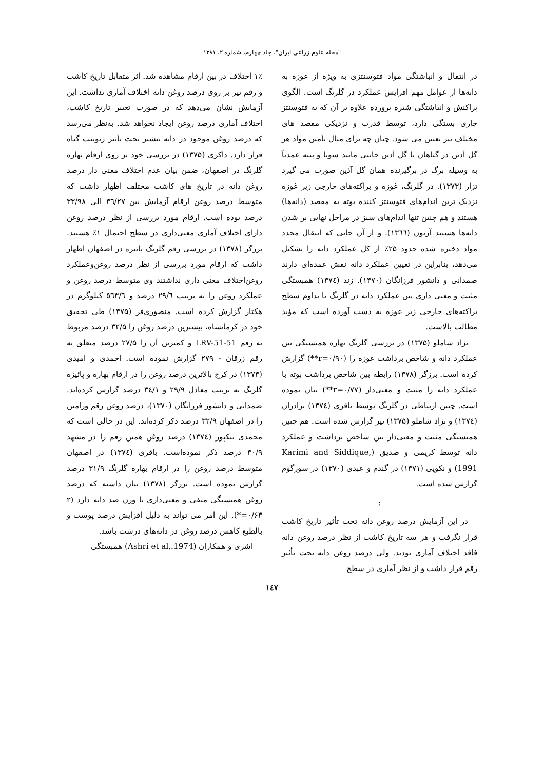"مجله علوم زراعی ایران"، جلد چهارم، شماره ۲، ۱۳۸۱
در انتقال و انباشتگی مواد فتوسنتزی به ویژه از غوزه به دانه‌ها از عوامل مهم افزایش عملکرد در گلرنگ است. الگوی پراکنش و انباشتگی شیره پرورده علاوه بر آن که به فتوسنتز جاری بستگی دارد، توسط قدرت و نزدیکی مقصد های مختلف نیز تعیین می شود. چنان چه برای مثال تأمین مواد هر گل آذین در گیاهان با گل آذین جانبی مانند سویا و پنبه عمدتاً به وسیله برگ در برگیرنده همان گل آذین صورت می گیرد تزار (۱۳۷۳). در گلرنگ، غوزه و براکته‌های خارجی زیر غوزه نزدیک ترین اندام‌های فتوسنتز کننده بوته به مقصد (دانه‌ها) هستند و هم چنین تنها اندام‌های سبز در مراحل نهایی پر شدن دانه‌ها هستند آرنون (۱۳٦٦). و از آن جائی که انتقال مجدد مواد ذخیره شده حدود ۲۵٪ از کل عملکرد دانه را تشکیل می‌دهد، بنابراین در تعیین عملکرد دانه نقش عمده‌ای دارند صمدانی و دانشور فرزانگان (۱۳۷۰). زند (۱۳۷٤) همبستگی مثبت و معنی داری بین عملکرد دانه در گلرنگ با تداوم سطح براکته‌های خارجی زیر غوزه به دست آورده است که مؤید مطالب بالاست.
نژاد شاملو (۱۳۷۵) در بررسی گلرنگ بهاره همبستگی بین عملکرد دانه و شاخص برداشت غوزه را (r=۰/۹۰**) گزارش کرده است. برزگر (۱۳۷۸) رابطه بین شاخص برداشت بوته با عملکرد دانه را مثبت و معنی‌دار (r=۰/۷۷**) بیان نموده است. چنین ارتباطی در گلرنگ توسط باقری (۱۳۷٤) برادران (۱۳۷٤) و نژاد شاملو (۱۳۷۵) نیز گزارش شده است. هم چنین همبستگی مثبت و معنی‌دار بین شاخص برداشت و عملکرد دانه توسط کریمی و صدیق (Karimi and Siddique, 1991) و نکویی (۱۳۷۱) در گندم و عبدی (۱۳۷۰) در سورگوم گزارش شده است.
:
در این آزمایش درصد روغن دانه تحت تأثیر تاریخ کاشت قرار نگرفت و هر سه تاریخ کاشت از نظر درصد روغن دانه فاقد اختلاف آماری بودند. ولی درصد روغن دانه تحت تأثیر رقم قرار داشت و از نظر آماری در سطح
۱٪ اختلاف در بین ارقام مشاهده شد. اثر متقابل تاریخ کاشت و رقم نیز بر روی درصد روغن دانه اختلاف آماری نداشت. این آزمایش نشان می‌دهد که در صورت تغییر تاریخ کاشت، اختلاف آماری درصد روغن ایجاد نخواهد شد. به‌نظر می‌رسد که درصد روغن موجود در دانه بیشتر تحت تأثیر ژنوتیپ گیاه قرار دارد. ذاکری (۱۳۷۵) در بررسی خود بر روی ارقام بهاره گلرنگ در اصفهان، ضمن بیان عدم اختلاف معنی دار درصد روغن دانه در تاریخ های کاشت مختلف اظهار داشت که متوسط درصد روغن ارقام آزمایش بین ۳٦/۲۷ الی ۳۳/۹۸ درصد بوده است. ارقام مورد بررسی از نظر درصد روغن دارای اختلاف آماری معنی‌داری در سطح احتمال ۱٪ هستند. برزگر (۱۳۷۸) در بررسی رقم گلرنگ پائیزه در اصفهان اظهار داشت که ارقام مورد بررسی از نظر درصد روغن‌وعملکرد روغن‌اختلاف معنی داری نداشتند وی متوسط درصد روغن و عملکرد روغن را به ترتیب ۲۹/٦ درصد و ٥٦۳/٦ کیلوگرم در هکتار گزارش کرده است. منصوری‌فر (۱۳۷۵) طی تحقیق خود در کرمانشاه، بیشترین درصد روغن را ۳۲/۵ درصد مربوط به رقم LRV-51-51 و کمترین آن را ۲۷/۵ درصد متعلق به رقم زرقان - ۲۷۹ گزارش نموده است. احمدی و امیدی (۱۳۷۳) در کرج بالاترین درصد روغن را در ارقام بهاره و پائیزه گلرنگ به ترتیب معادل ۲۹/۹ و ۳٤/۱ درصد گزارش کرده‌اند. صمدانی و دانشور فرزانگان (۱۳۷۰)، درصد روغن رقم ورامین را در اصفهان ۳۲/۹ درصد ذکر کرده‌اند. این در حالی است که محمدی نیکپور (۱۳۷٤) درصد روغن همین رقم را در مشهد ۳۰/۹ درصد ذکر نموده‌است. باقری (۱۳۷٤) در اصفهان متوسط درصد روغن را در ارقام بهاره گلرنگ ۳۱/۹ درصد گزارش نموده است. برزگر (۱۳۷۸) بیان داشته که درصد روغن همبستگی منفی و معنی‌داری با وزن صد دانه دارد (r =۰/۶۳*). این امر می تواند به دلیل افزایش درصد پوست و بالطبع کاهش درصد روغن در دانه‌های درشت باشد.
اشری و همکاران (Ashri et al,.1974) همبستگی
۱٤۷